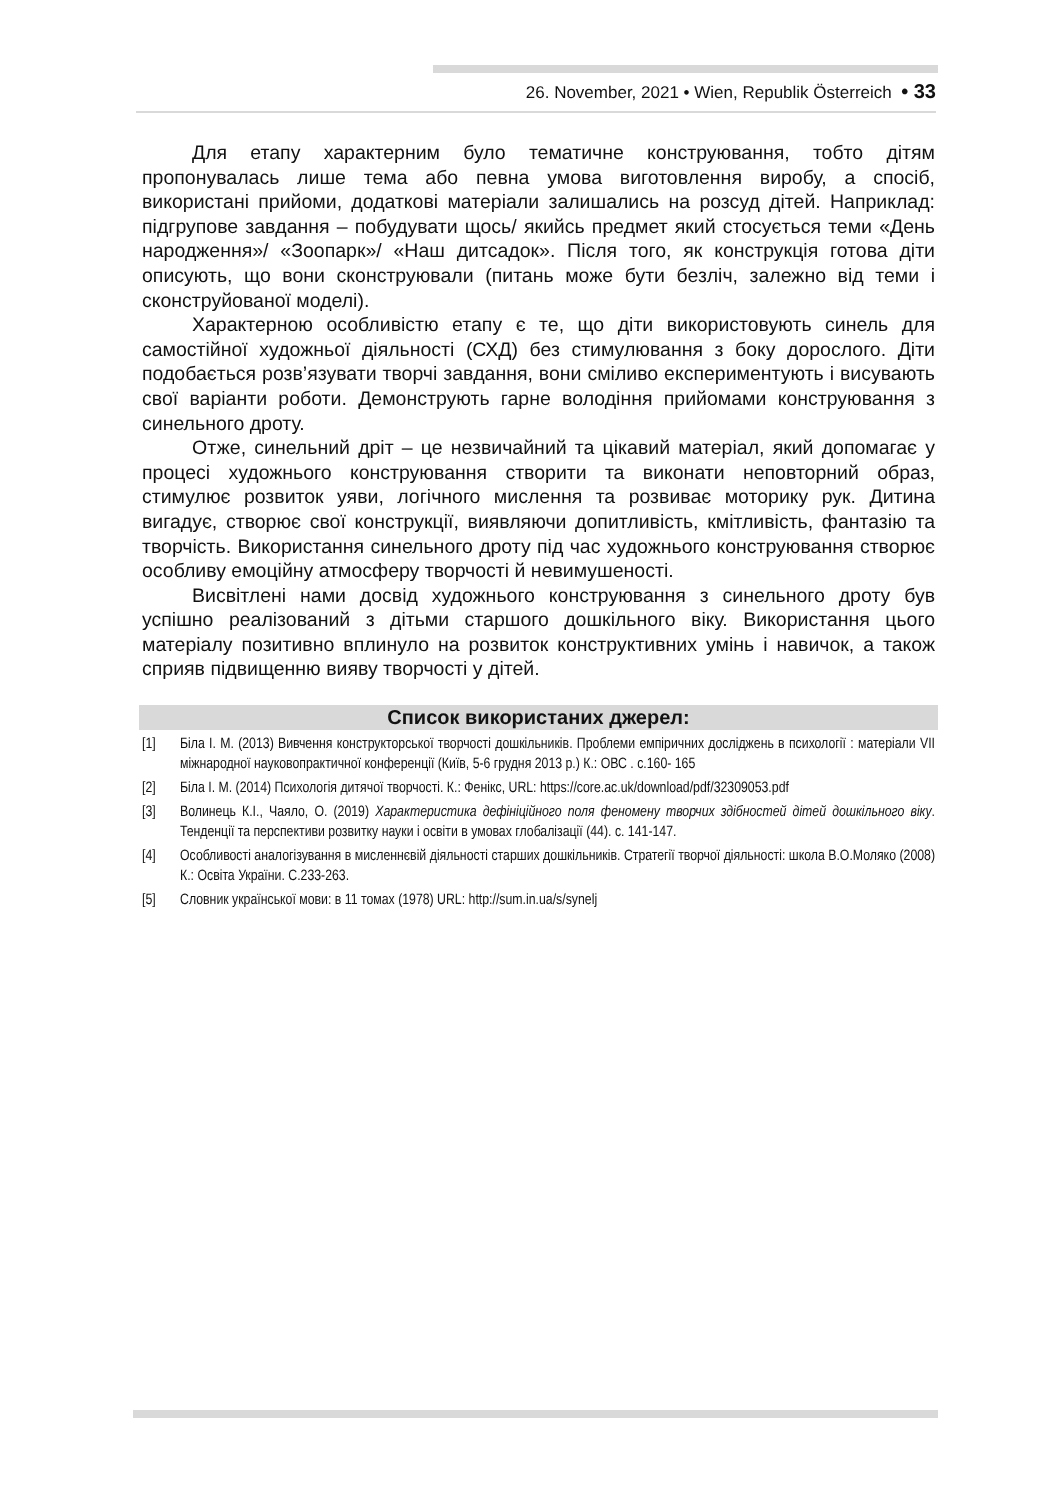26. November, 2021 • Wien, Republik Österreich • 33
Для етапу характерним було тематичне конструювання, тобто дітям пропонувалась лише тема або певна умова виготовлення виробу, а спосіб, використані прийоми, додаткові матеріали залишались на розсуд дітей. Наприклад: підгрупове завдання – побудувати щось/ якийсь предмет який стосується теми «День народження»/ «Зоопарк»/ «Наш дитсадок». Після того, як конструкція готова діти описують, що вони сконструювали (питань може бути безліч, залежно від теми і сконструйованої моделі).
Характерною особливістю етапу є те, що діти використовують синель для самостійної художньої діяльності (СХД) без стимулювання з боку дорослого. Діти подобається розв’язувати творчі завдання, вони сміливо експериментують і висувають свої варіанти роботи. Демонструють гарне володіння прийомами конструювання з синельного дроту.
Отже, синельний дріт – це незвичайний та цікавий матеріал, який допомагає у процесі художнього конструювання створити та виконати неповторний образ, стимулює розвиток уяви, логічного мислення та розвиває моторику рук. Дитина вигадує, створює свої конструкції, виявляючи допитливість, кмітливість, фантазію та творчість. Використання синельного дроту під час художнього конструювання створює особливу емоційну атмосферу творчості й невимушеності.
Висвітлені нами досвід художнього конструювання з синельного дроту був успішно реалізований з дітьми старшого дошкільного віку. Використання цього матеріалу позитивно вплинуло на розвиток конструктивних умінь і навичок, а також сприяв підвищенню вияву творчості у дітей.
Список використаних джерел:
[1] Біла І. М. (2013) Вивчення конструкторської творчості дошкільників. Проблеми емпіричних досліджень в психології : матеріали VII міжнародної науковопрактичної конференції (Київ, 5-6 грудня 2013 р.) К.: ОВС . с.160- 165
[2] Біла І. М. (2014) Психологія дитячої творчості. К.: Фенікс, URL: https://core.ac.uk/download/pdf/32309053.pdf
[3] Волинець К.І., Чаяло, О. (2019) Характеристика дефініційного поля феномену творчих здібностей дітей дошкільного віку. Тенденції та перспективи розвитку науки і освіти в умовах глобалізації (44). с. 141-147.
[4] Особливості аналогізування в мисленнєвій діяльності старших дошкільників. Стратегії творчої діяльності: школа В.О.Моляко (2008) К.: Освіта України. С.233-263.
[5] Словник української мови: в 11 томах (1978) URL: http://sum.in.ua/s/synelj